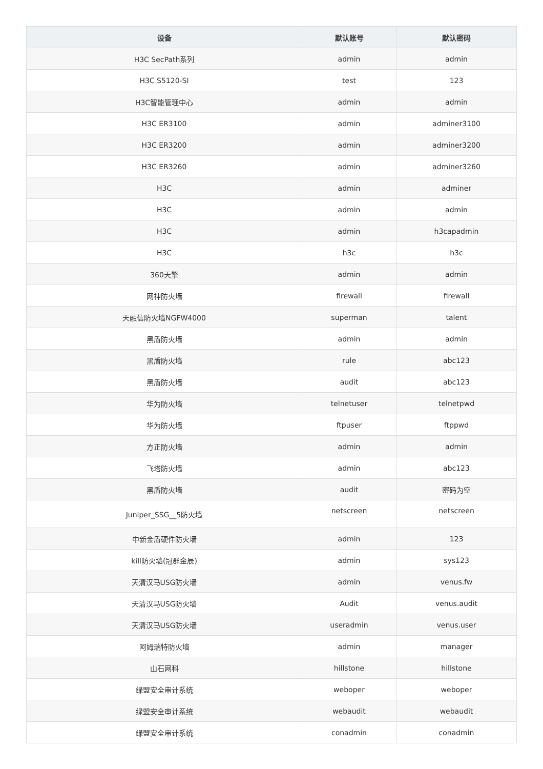| 设备 | 默认账号 | 默认密码 |
| --- | --- | --- |
| H3C SecPath系列 | admin | admin |
| H3C S5120-SI | test | 123 |
| H3C智能管理中心 | admin | admin |
| H3C ER3100 | admin | adminer3100 |
| H3C ER3200 | admin | adminer3200 |
| H3C ER3260 | admin | adminer3260 |
| H3C | admin | adminer |
| H3C | admin | admin |
| H3C | admin | h3capadmin |
| H3C | h3c | h3c |
| 360天擎 | admin | admin |
| 网神防火墙 | firewall | firewall |
| 天融信防火墙NGFW4000 | superman | talent |
| 黑盾防火墙 | admin | admin |
| 黑盾防火墙 | rule | abc123 |
| 黑盾防火墙 | audit | abc123 |
| 华为防火墙 | telnetuser | telnetpwd |
| 华为防火墙 | ftpuser | ftppwd |
| 方正防火墙 | admin | admin |
| 飞塔防火墙 | admin | abc123 |
| 黑盾防火墙 | audit | 密码为空 |
| Juniper_SSG__5防火墙 | netscreen | netscreen |
| 中新金盾硬件防火墙 | admin | 123 |
| kill防火墙(冠群金辰) | admin | sys123 |
| 天清汉马USG防火墙 | admin | venus.fw |
| 天清汉马USG防火墙 | Audit | venus.audit |
| 天清汉马USG防火墙 | useradmin | venus.user |
| 阿姆瑞特防火墙 | admin | manager |
| 山石网科 | hillstone | hillstone |
| 绿盟安全审计系统 | weboper | weboper |
| 绿盟安全审计系统 | webaudit | webaudit |
| 绿盟安全审计系统 | conadmin | conadmin |